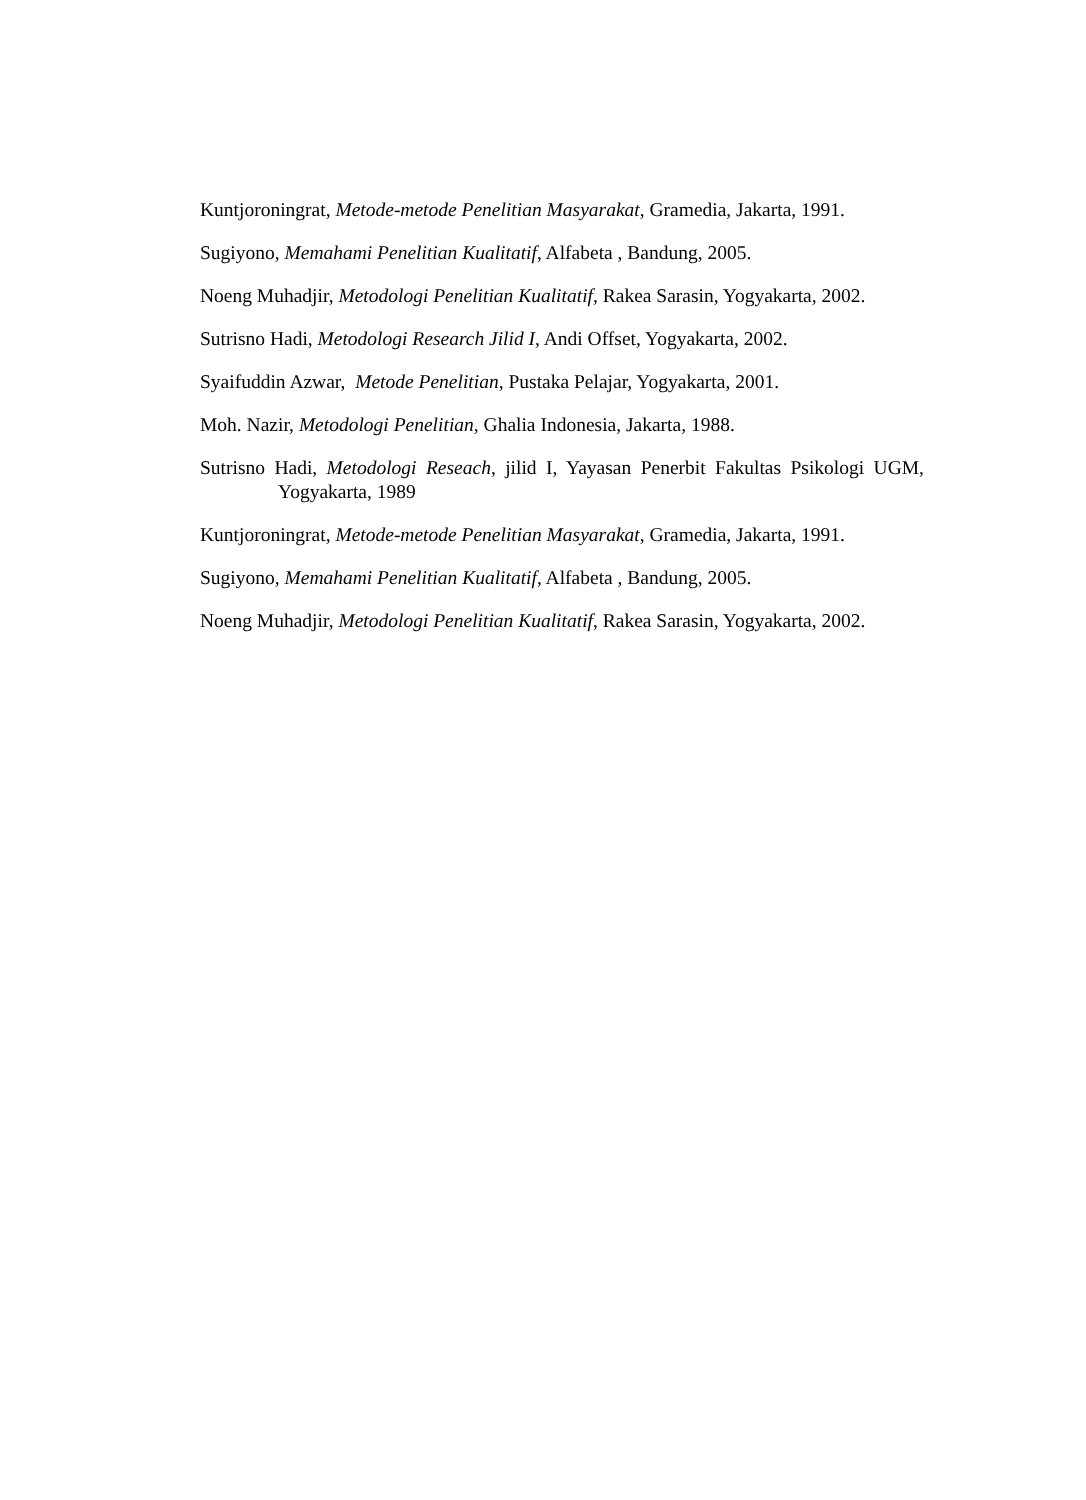Kuntjoroningrat, Metode-metode Penelitian Masyarakat, Gramedia, Jakarta, 1991.
Sugiyono, Memahami Penelitian Kualitatif, Alfabeta , Bandung, 2005.
Noeng Muhadjir, Metodologi Penelitian Kualitatif, Rakea Sarasin, Yogyakarta, 2002.
Sutrisno Hadi, Metodologi Research Jilid I, Andi Offset, Yogyakarta, 2002.
Syaifuddin Azwar, Metode Penelitian, Pustaka Pelajar, Yogyakarta, 2001.
Moh. Nazir, Metodologi Penelitian, Ghalia Indonesia, Jakarta, 1988.
Sutrisno Hadi, Metodologi Reseach, jilid I, Yayasan Penerbit Fakultas Psikologi UGM, Yogyakarta, 1989
Kuntjoroningrat, Metode-metode Penelitian Masyarakat, Gramedia, Jakarta, 1991.
Sugiyono, Memahami Penelitian Kualitatif, Alfabeta , Bandung, 2005.
Noeng Muhadjir, Metodologi Penelitian Kualitatif, Rakea Sarasin, Yogyakarta, 2002.